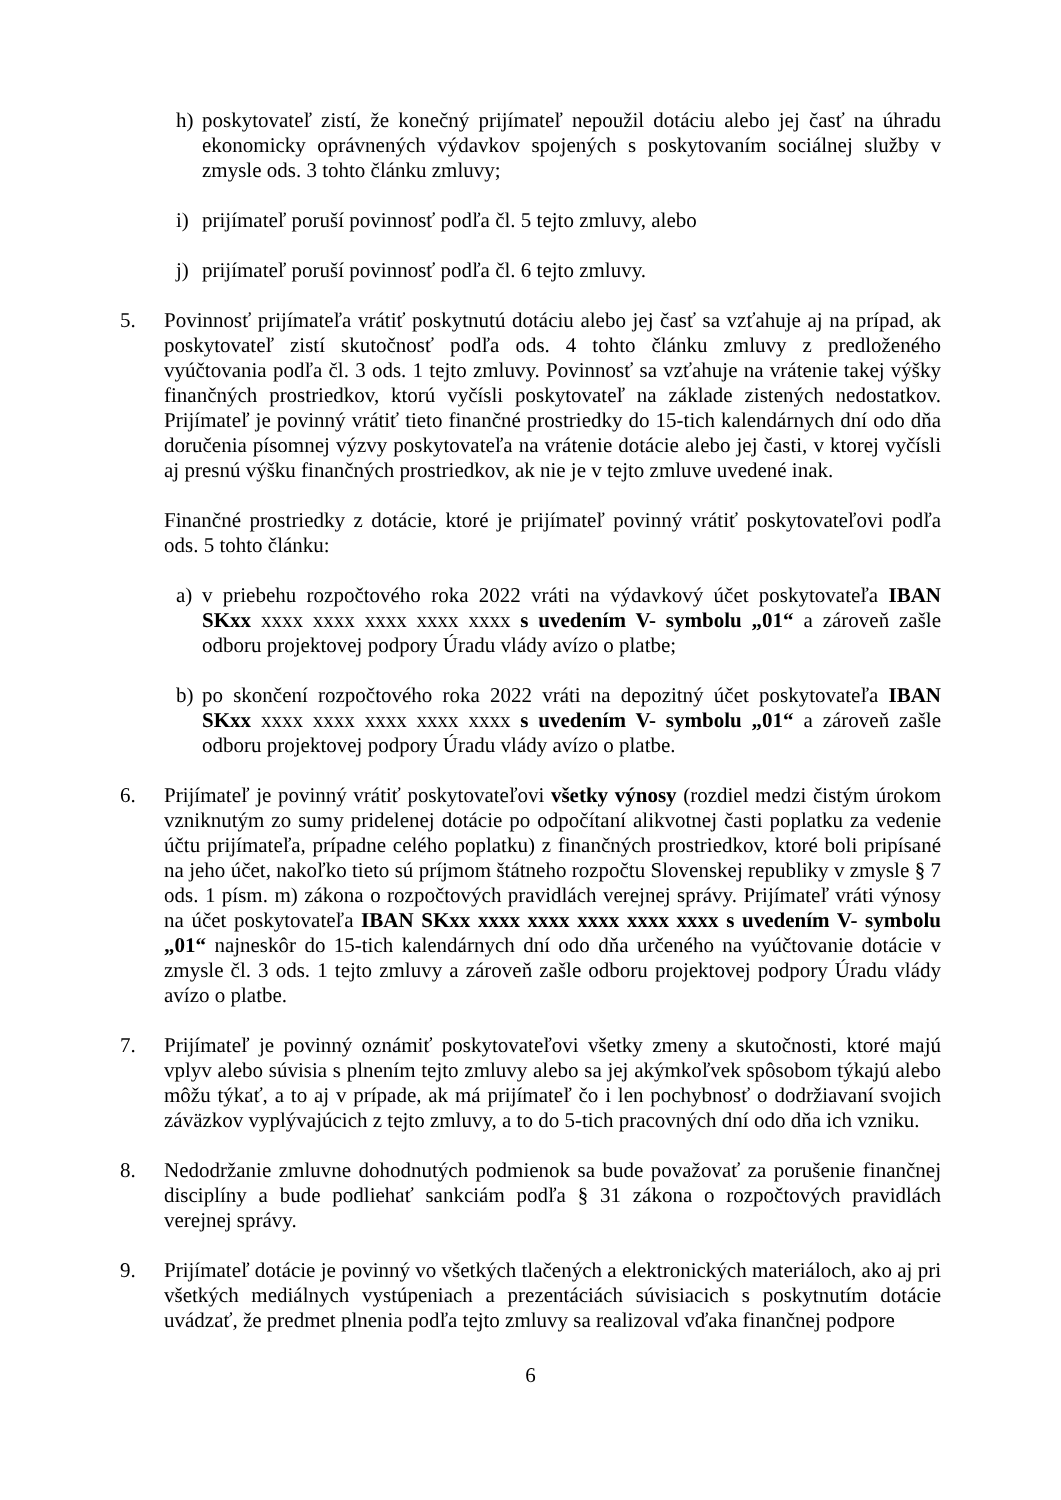h) poskytovateľ zistí, že konečný prijímateľ nepoužil dotáciu alebo jej časť na úhradu ekonomicky oprávnených výdavkov spojených s poskytovaním sociálnej služby v zmysle ods. 3 tohto článku zmluvy;
i) prijímateľ poruší povinnosť podľa čl. 5 tejto zmluvy, alebo
j) prijímateľ poruší povinnosť podľa čl. 6 tejto zmluvy.
5. Povinnosť prijímateľa vrátiť poskytnutú dotáciu alebo jej časť sa vzťahuje aj na prípad, ak poskytovateľ zistí skutočnosť podľa ods. 4 tohto článku zmluvy z predloženého vyúčtovania podľa čl. 3 ods. 1 tejto zmluvy. Povinnosť sa vzťahuje na vrátenie takej výšky finančných prostriedkov, ktorú vyčísli poskytovateľ na základe zistených nedostatkov. Prijímateľ je povinný vrátiť tieto finančné prostriedky do 15-tich kalendárnych dní odo dňa doručenia písomnej výzvy poskytovateľa na vrátenie dotácie alebo jej časti, v ktorej vyčísli aj presnú výšku finančných prostriedkov, ak nie je v tejto zmluve uvedené inak.
Finančné prostriedky z dotácie, ktoré je prijímateľ povinný vrátiť poskytovateľovi podľa ods. 5 tohto článku:
a) v priebehu rozpočtového roka 2022 vráti na výdavkový účet poskytovateľa IBAN SKxx xxxx xxxx xxxx xxxx xxxx s uvedením V- symbolu „01“ a zároveň zašle odboru projektovej podpory Úradu vlády avízo o platbe;
b) po skončení rozpočtového roka 2022 vráti na depozitný účet poskytovateľa IBAN SKxx xxxx xxxx xxxx xxxx xxxx s uvedením V- symbolu „01“ a zároveň zašle odboru projektovej podpory Úradu vlády avízo o platbe.
6. Prijímateľ je povinný vrátiť poskytovateľovi všetky výnosy (rozdiel medzi čistým úrokom vzniknutým zo sumy pridelenej dotácie po odpočítaní alikvotnej časti poplatku za vedenie účtu prijímateľa, prípadne celého poplatku) z finančných prostriedkov, ktoré boli pripísané na jeho účet, nakoľko tieto sú príjmom štátneho rozpočtu Slovenskej republiky v zmysle § 7 ods. 1 písm. m) zákona o rozpočtových pravidlách verejnej správy. Prijímateľ vráti výnosy na účet poskytovateľa IBAN SKxx xxxx xxxx xxxx xxxx xxxx s uvedením V- symbolu „01“ najneskôr do 15-tich kalendárnych dní odo dňa určeného na vyúčtovanie dotácie v zmysle čl. 3 ods. 1 tejto zmluvy a zároveň zašle odboru projektovej podpory Úradu vlády avízo o platbe.
7. Prijímateľ je povinný oznámiť poskytovateľovi všetky zmeny a skutočnosti, ktoré majú vplyv alebo súvisia s plnením tejto zmluvy alebo sa jej akýmkoľvek spôsobom týkajú alebo môžu týkať, a to aj v prípade, ak má prijímateľ čo i len pochybnosť o dodržiavaní svojich záväzkov vyplývajúcich z tejto zmluvy, a to do 5-tich pracovných dní odo dňa ich vzniku.
8. Nedodržanie zmluvne dohodnutých podmienok sa bude považovať za porušenie finančnej disciplíny a bude podliehať sankciám podľa § 31 zákona o rozpočtových pravidlách verejnej správy.
9. Prijímateľ dotácie je povinný vo všetkých tlačených a elektronických materiáloch, ako aj pri všetkých mediálnych vystúpeniach a prezentáciách súvisiacich s poskytnutím dotácie uvádzať, že predmet plnenia podľa tejto zmluvy sa realizoval vďaka finančnej podpore
6